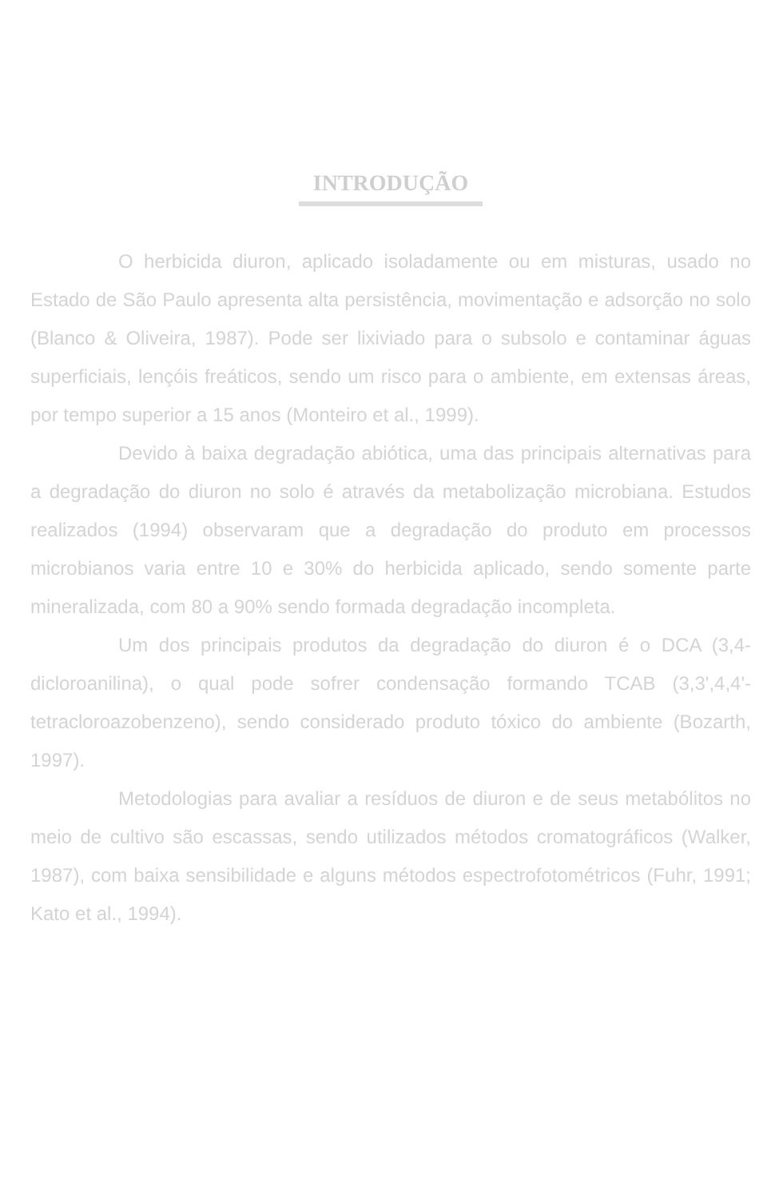INTRODUÇÃO
O herbicida diuron, aplicado isoladamente ou em misturas, usado no Estado de São Paulo apresenta alta persistência, movimentação e adsorção no solo (Blanco & Oliveira, 1987). Pode ser lixiviado para o subsolo e contaminar águas superficiais, lençóis freáticos, sendo um risco para o ambiente, em extensas áreas, por tempo superior a 15 anos (Monteiro et al., 1999).
Devido à baixa degradação abiótica, uma das principais alternativas para a degradação do diuron no solo é através da metabolização microbiana. Estudos realizados (1994) observaram que a degradação do produto em processos microbianos varia entre 10 e 30% do herbicida aplicado, sendo somente parte mineralizada, com 80 a 90% sendo formada degradação incompleta.
Um dos principais produtos da degradação do diuron é o DCA (3,4-dicloroanilina), o qual pode sofrer condensação formando TCAB (3,3',4,4'-tetracloroazobenzeno), sendo considerado produto tóxico do ambiente (Bozarth, 1997).
Metodologias para avaliar a resíduos de diuron e de seus metabólitos no meio de cultivo são escassas, sendo utilizados métodos cromatográficos (Walker, 1987), com baixa sensibilidade e alguns métodos espectrofotométricos (Fuhr, 1991; Kato et al., 1994).